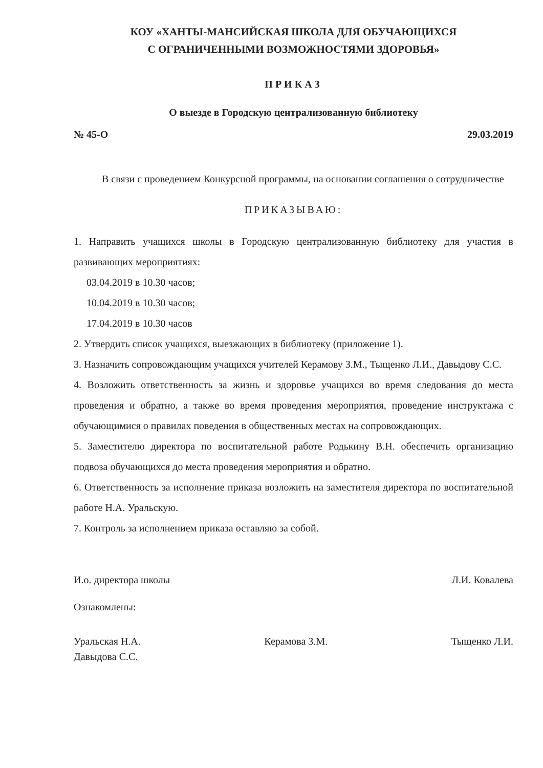КОУ «ХАНТЫ-МАНСИЙСКАЯ ШКОЛА ДЛЯ ОБУЧАЮЩИХСЯ
С ОГРАНИЧЕННЫМИ ВОЗМОЖНОСТЯМИ ЗДОРОВЬЯ»
ПРИКАЗ
О выезде в Городскую централизованную библиотеку
№ 45-О 29.03.2019
В связи с проведением Конкурсной программы, на основании соглашения о сотрудничестве
ПРИКАЗЫВАЮ:
1. Направить учащихся школы в Городскую централизованную библиотеку для участия в развивающих мероприятиях:
03.04.2019 в 10.30 часов;
10.04.2019 в 10.30 часов;
17.04.2019 в 10.30 часов
2. Утвердить список учащихся, выезжающих в библиотеку (приложение 1).
3. Назначить сопровождающим учащихся учителей Керамову З.М., Тыщенко Л.И., Давыдову С.С.
4. Возложить ответственность за жизнь и здоровье учащихся во время следования до места проведения и обратно, а также во время проведения мероприятия, проведение инструктажа с обучающимися о правилах поведения в общественных местах на сопровождающих.
5. Заместителю директора по воспитательной работе Родькину В.Н. обеспечить организацию подвоза обучающихся до места проведения мероприятия и обратно.
6. Ответственность за исполнение приказа возложить на заместителя директора по воспитательной работе Н.А. Уральскую.
7. Контроль за исполнением приказа оставляю за собой.
И.о. директора школы Л.И. Ковалева
Ознакомлены:
Уральская Н.А.
Давыдова С.С. Керамова З.М. Тыщенко Л.И.